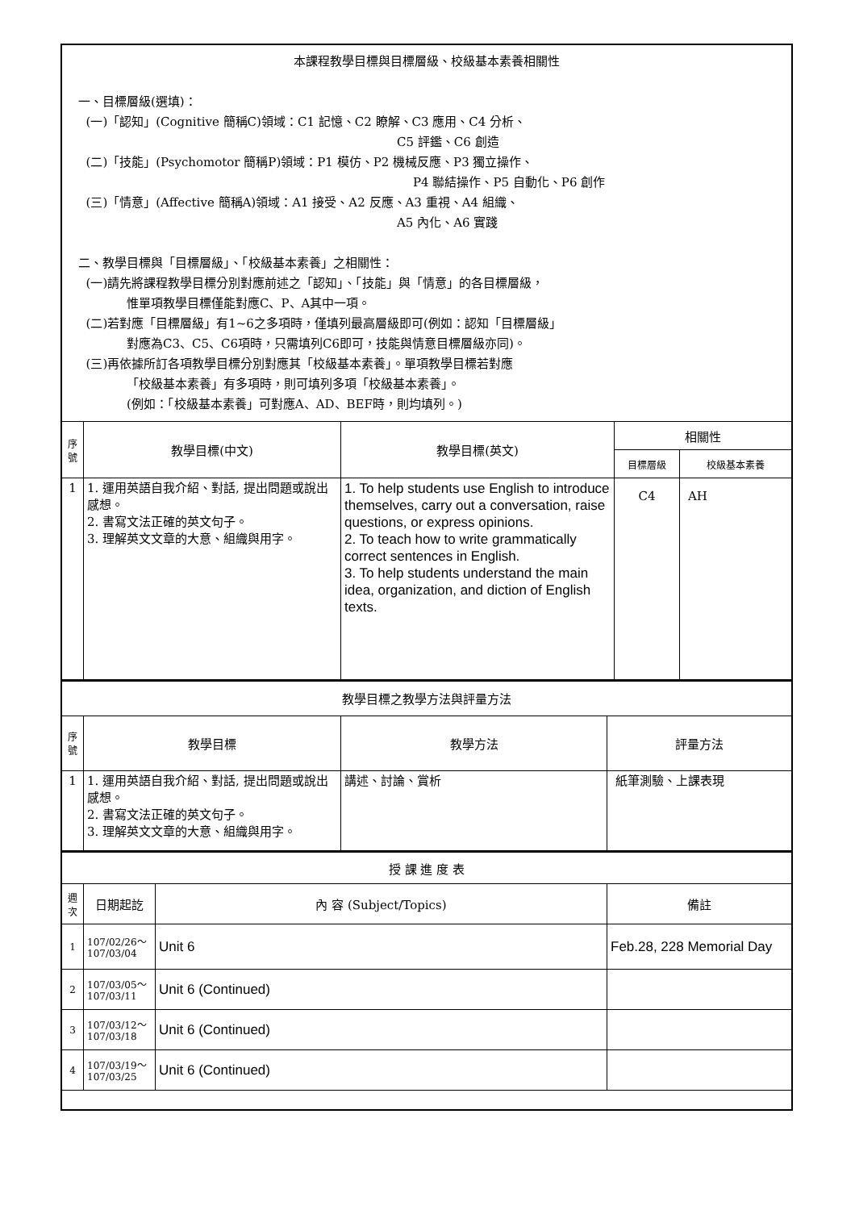| 本課程教學目標與目標層級、校級基本素養相關性 一、目標層級(選填)： (一)「認知」(Cognitive 簡稱C)領域：C1 記憶、C2 瞭解、C3 應用、C4 分析、 C5 評鑑、C6 創造 (二)「技能」(Psychomotor 簡稱P)領域：P1 模仿、P2 機械反應、P3 獨立操作、 P4 聯結操作、P5 自動化、P6 創作 (三)「情意」(Affective 簡稱A)領域：A1 接受、A2 反應、A3 重視、A4 組織、 A5 內化、A6 實踐 二、教學目標與「目標層級」、「校級基本素養」之相關性： (一)請先將課程教學目標分別對應前述之「認知」、「技能」與「情意」的各目標層級， 惟單項教學目標僅能對應C、P、A其中一項。 (二)若對應「目標層級」有1~6之多項時，僅填列最高層級即可(例如：認知「目標層級」 對應為C3、C5、C6項時，只需填列C6即可，技能與情意目標層級亦同)。 (三)再依據所訂各項教學目標分別對應其「校級基本素養」。單項教學目標若對應 「校級基本素養」有多項時，則可填列多項「校級基本素養」。 (例如：「校級基本素養」可對應A、AD、BEF時，則均填列。) | | | | |
| 序號 | 教學目標(中文) | 教學目標(英文) | 相關性 | |
| | | | 目標層級 | 校級基本素養 |
| 1 | 1. 運用英語自我介紹、對話, 提出問題或說出感想。 2. 書寫文法正確的英文句子。 3. 理解英文文章的大意、組織與用字。 | 1. To help students use English to introduce themselves, carry out a conversation, raise questions, or express opinions. 2. To teach how to write grammatically correct sentences in English. 3. To help students understand the main idea, organization, and diction of English texts. | C4 | AH |
| 教學目標之教學方法與評量方法 | | | |
| 序號 | 教學目標 | 教學方法 | 評量方法 |
| 1 | 1. 運用英語自我介紹、對話, 提出問題或說出感想。 2. 書寫文法正確的英文句子。 3. 理解英文文章的大意、組織與用字。 | 講述、討論、賞析 | 紙筆測驗、上課表現 |
| 授 課 進 度 表 | | | |
| 週次 | 日期起訖 | 內 容 (Subject/Topics) | 備註 |
| 1 | 107/02/26～ 107/03/04 | Unit 6 | Feb.28, 228 Memorial Day |
| 2 | 107/03/05～ 107/03/11 | Unit 6 (Continued) | |
| 3 | 107/03/12～ 107/03/18 | Unit 6 (Continued) | |
| 4 | 107/03/19～ 107/03/25 | Unit 6 (Continued) | |